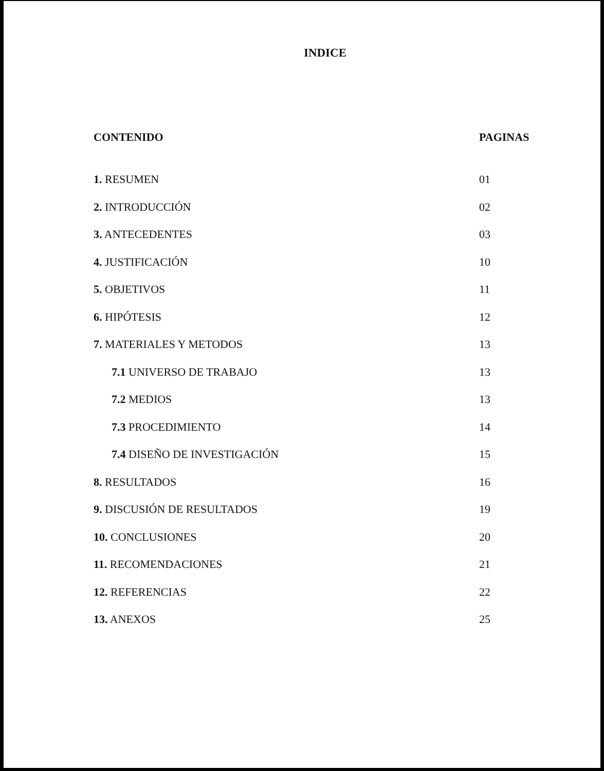INDICE
CONTENIDO PAGINAS
1. RESUMEN 01
2. INTRODUCCIÓN 02
3. ANTECEDENTES 03
4. JUSTIFICACIÓN 10
5. OBJETIVOS 11
6. HIPÓTESIS 12
7. MATERIALES Y METODOS 13
7.1 UNIVERSO DE TRABAJO 13
7.2 MEDIOS 13
7.3 PROCEDIMIENTO 14
7.4 DISEÑO DE INVESTIGACIÓN 15
8. RESULTADOS 16
9. DISCUSIÓN DE RESULTADOS 19
10. CONCLUSIONES 20
11. RECOMENDACIONES 21
12. REFERENCIAS 22
13. ANEXOS 25